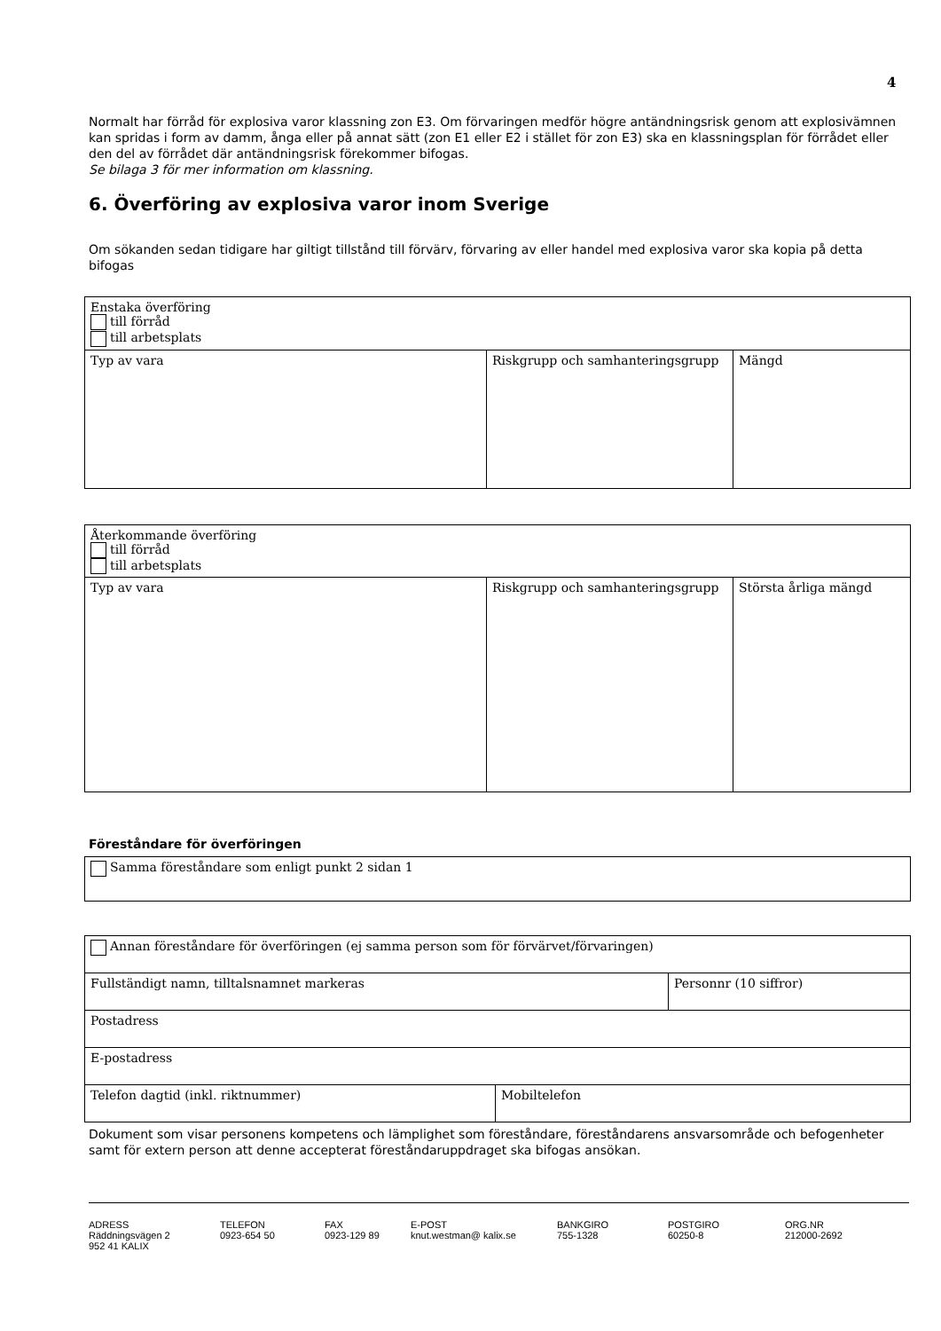4
Normalt har förråd för explosiva varor klassning zon E3. Om förvaringen medför högre antändningsrisk genom att explosivämnen kan spridas i form av damm, ånga eller på annat sätt (zon E1 eller E2 i stället för zon E3) ska en klassningsplan för förrådet eller den del av förrådet där antändningsrisk förekommer bifogas.
Se bilaga 3 för mer information om klassning.
6. Överföring av explosiva varor inom Sverige
Om sökanden sedan tidigare har giltigt tillstånd till förvärv, förvaring av eller handel med explosiva varor ska kopia på detta bifogas
| Enstaka överföring till förråd till arbetsplats | | |
| Typ av vara | Riskgrupp och samhanteringsgrupp | Mängd |
| Återkommande överföring till förråd till arbetsplats | | |
| Typ av vara | Riskgrupp och samhanteringsgrupp | Största årliga mängd |
Föreståndare för överföringen
| Samma föreståndare som enligt punkt 2 sidan 1 |
| Annan föreståndare för överföringen (ej samma person som för förvärvet/förvaringen) | | |
| Fullständigt namn, tilltalsnamnet markeras | | Personnr (10 siffror) |
| Postadress | | |
| E-postadress | | |
| Telefon dagtid (inkl. riktnummer) | Mobiltelefon | |
Dokument som visar personens kompetens och lämplighet som föreståndare, föreståndarens ansvarsområde och befogenheter samt för extern person att denne accepterat föreståndaruppdraget ska bifogas ansökan.
ADRESS
Räddningsvägen 2
952 41 KALIX
TELEFON
0923-654 50
FAX
0923-129 89
E-POST
knut.westman@ kalix.se
BANKGIRO
755-1328
POSTGIRO
60250-8
ORG.NR
212000-2692